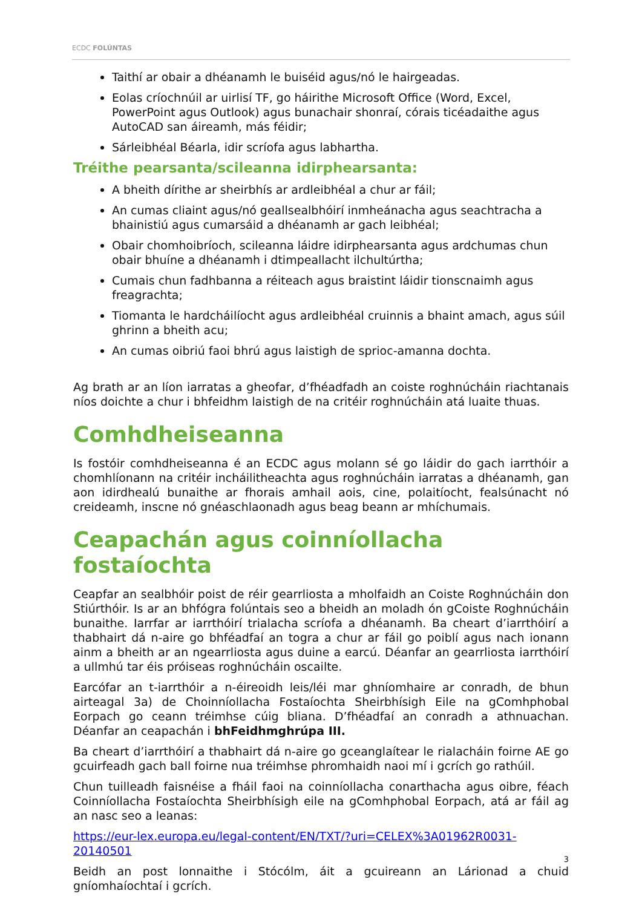ECDC FOLÚNTAS
Taithí ar obair a dhéanamh le buiséid agus/nó le hairgeadas.
Eolas críochnúil ar uirlisí TF, go háirithe Microsoft Office (Word, Excel, PowerPoint agus Outlook) agus bunachair shonraí, córais ticéadaithe agus AutoCAD san áireamh, más féidir;
Sárleibhéal Béarla, idir scríofa agus labhartha.
Tréithe pearsanta/scileanna idirphearsanta:
A bheith dírithe ar sheirbhís ar ardleibhéal a chur ar fáil;
An cumas cliaint agus/nó geallsealbhóirí inmheánacha agus seachtracha a bhainistiú agus cumarsáid a dhéanamh ar gach leibhéal;
Obair chomhoibríoch, scileanna láidre idirphearsanta agus ardchumas chun obair bhuíne a dhéanamh i dtimpeallacht ilchultúrtha;
Cumais chun fadhbanna a réiteach agus braistint láidir tionscnaimh agus freagrachta;
Tiomanta le hardcháilíocht agus ardleibhéal cruinnis a bhaint amach, agus súil ghrinn a bheith acu;
An cumas oibriú faoi bhrú agus laistigh de sprioc-amanna dochta.
Ag brath ar an líon iarratas a gheofar, d’fhéadfadh an coiste roghnúcháin riachtanais níos doichte a chur i bhfeidhm laistigh de na critéir roghnúcháin atá luaite thuas.
Comhdheiseanna
Is fostóir comhdheiseanna é an ECDC agus molann sé go láidir do gach iarrthóir a chomhlíonann na critéir incháilitheachta agus roghnúcháin iarratas a dhéanamh, gan aon idirdhealú bunaithe ar fhorais amhail aois, cine, polaitíocht, fealsúnacht nó creideamh, inscne nó gnéaschlaonadh agus beag beann ar mhíchumais.
Ceapachán agus coinníollacha fostaíochta
Ceapfar an sealbhóir poist de réir gearrliosta a mholfaidh an Coiste Roghnúcháin don Stiúrthóir. Is ar an bhfógra folúntais seo a bheidh an moladh ón gCoiste Roghnúcháin bunaithe. Iarrfar ar iarrthóirí trialacha scríofa a dhéanamh. Ba cheart d’iarrthóirí a thabhairt dá n-aire go bhféadfaí an togra a chur ar fáil go poiblí agus nach ionann ainm a bheith ar an ngearrliosta agus duine a earcú. Déanfar an gearrliosta iarrthóirí a ullmhú tar éis próiseas roghnúcháin oscailte.
Earcófar an t-iarrthóir a n-éireoidh leis/léi mar ghníomhaire ar conradh, de bhun airteagal 3a) de Choinníollacha Fostaíochta Sheirbhísigh Eile na gComhphobal Eorpach go ceann tréimhse cúig bliana. D’fhéadfaí an conradh a athnuachan. Déanfar an ceapachán i bhFeidhmghrúpa III.
Ba cheart d’iarrthóirí a thabhairt dá n-aire go gceanglaítear le rialacháin foirne AE go gcuirfeadh gach ball foirne nua tréimhse phromhaidh naoi mí i gcrích go rathúil.
Chun tuilleadh faisnéise a fháil faoi na coinníollacha conarthacha agus oibre, féach Coinníollacha Fostaíochta Sheirbhísigh eile na gComhphobal Eorpach, atá ar fáil ag an nasc seo a leanas:
https://eur-lex.europa.eu/legal-content/EN/TXT/?uri=CELEX%3A01962R0031-20140501
Beidh an post lonnaithe i Stócólm, áit a gcuireann an Lárionad a chuid gníomhaíochtaí i gcrích.
3